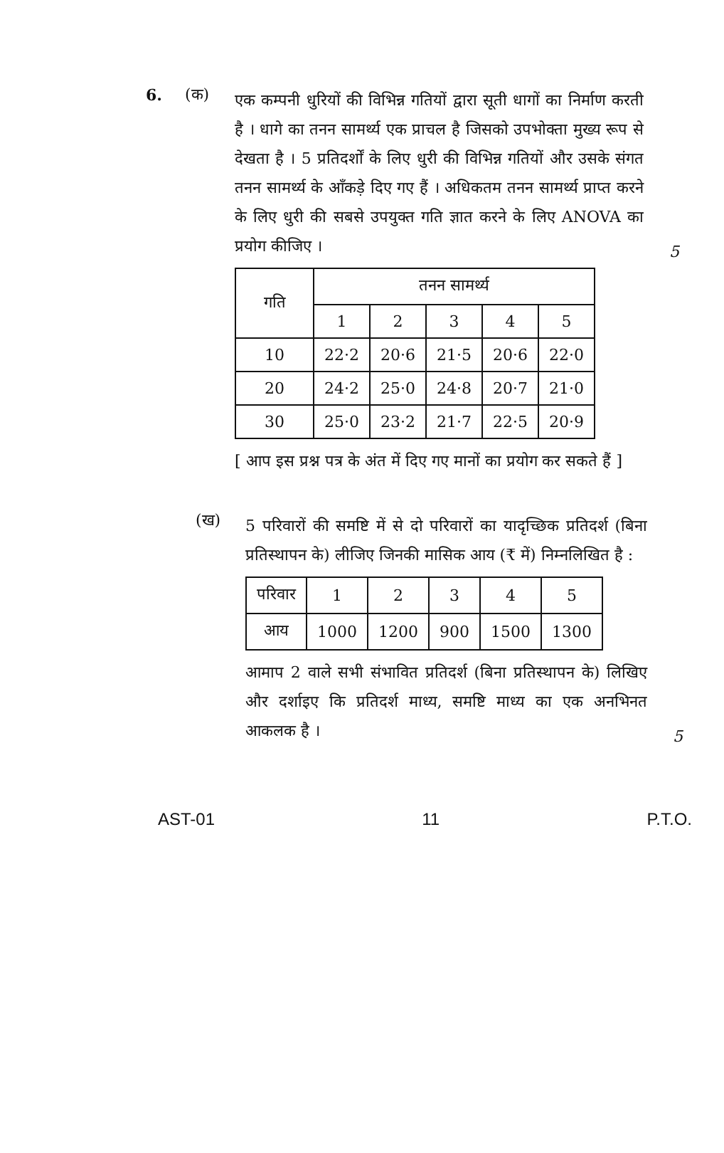6. (क)
एक कम्पनी धुरियों की विभिन्न गतियों द्वारा सूती धागों का निर्माण करती है । धागे का तनन सामर्थ्य एक प्राचल है जिसको उपभोक्ता मुख्य रूप से देखता है । 5 प्रतिदर्शों के लिए धुरी की विभिन्न गतियों और उसके संगत तनन सामर्थ्य के आँकड़े दिए गए हैं । अधिकतम तनन सामर्थ्य प्राप्त करने के लिए धुरी की सबसे उपयुक्त गति ज्ञात करने के लिए ANOVA का प्रयोग कीजिए ।
5
| गति | तनन सामर्थ्य | | | | |
| --- | --- | --- | --- | --- | --- |
| | 1 | 2 | 3 | 4 | 5 |
| 10 | 22·2 | 20·6 | 21·5 | 20·6 | 22·0 |
| 20 | 24·2 | 25·0 | 24·8 | 20·7 | 21·0 |
| 30 | 25·0 | 23·2 | 21·7 | 22·5 | 20·9 |
[ आप इस प्रश्न पत्र के अंत में दिए गए मानों का प्रयोग कर सकते हैं ]
(ख)
5 परिवारों की समष्टि में से दो परिवारों का यादृच्छिक प्रतिदर्श (बिना प्रतिस्थापन के) लीजिए जिनकी मासिक आय (₹ में) निम्नलिखित है :
| परिवार | 1 | 2 | 3 | 4 | 5 |
| आय | 1000 | 1200 | 900 | 1500 | 1300 |
आमाप 2 वाले सभी संभावित प्रतिदर्श (बिना प्रतिस्थापन के) लिखिए और दर्शाइए कि प्रतिदर्श माध्य, समष्टि माध्य का एक अनभिनत आकलक है ।
5
AST-01 11 P.T.O.